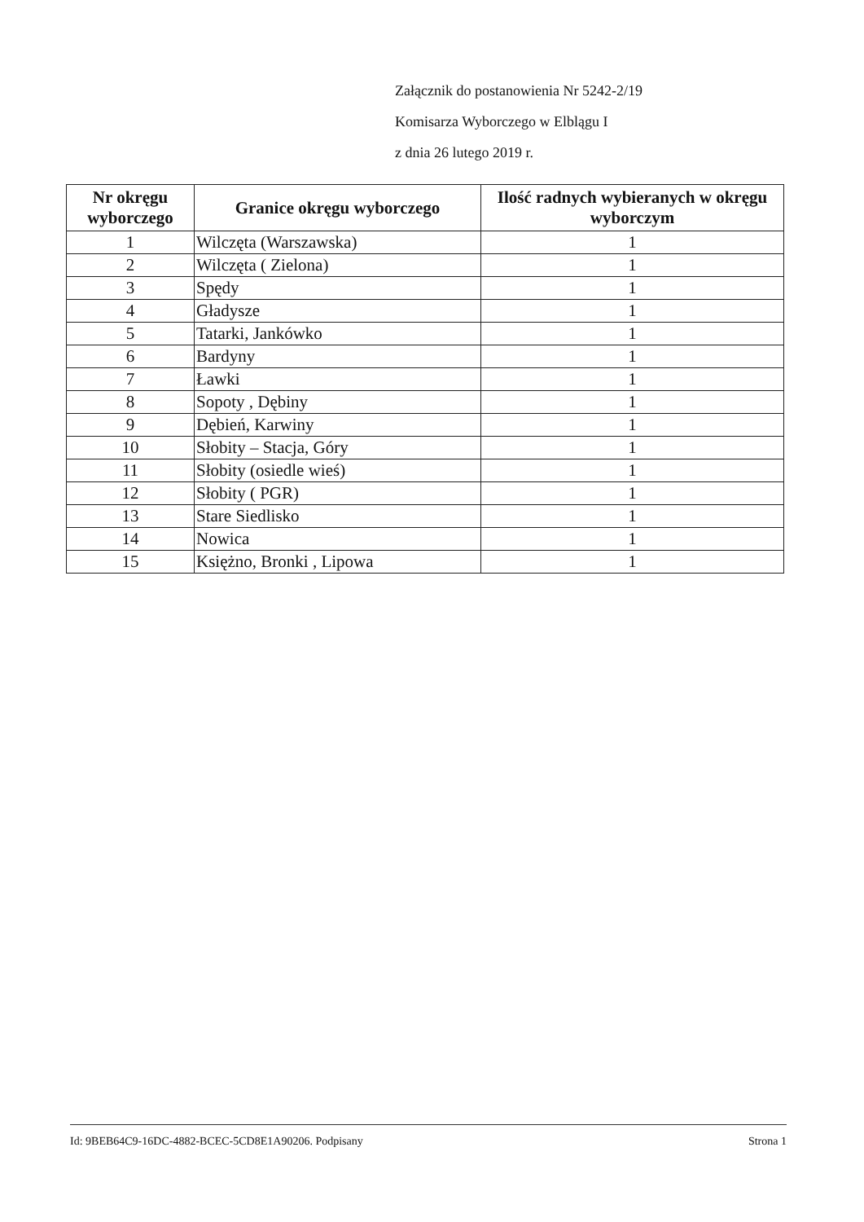Załącznik do postanowienia Nr 5242-2/19
Komisarza Wyborczego w Elblągu I
z dnia 26 lutego 2019 r.
| Nr okręgu wyborczego | Granice okręgu wyborczego | Ilość radnych wybieranych w okręgu wyborczym |
| --- | --- | --- |
| 1 | Wilczęta (Warszawska) | 1 |
| 2 | Wilczęta ( Zielona) | 1 |
| 3 | Spędy | 1 |
| 4 | Gładysze | 1 |
| 5 | Tatarki, Jankówko | 1 |
| 6 | Bardyny | 1 |
| 7 | Ławki | 1 |
| 8 | Sopoty , Dębiny | 1 |
| 9 | Dębień, Karwiny | 1 |
| 10 | Słobity – Stacja, Góry | 1 |
| 11 | Słobity (osiedle wieś) | 1 |
| 12 | Słobity ( PGR) | 1 |
| 13 | Stare Siedlisko | 1 |
| 14 | Nowica | 1 |
| 15 | Księżno, Bronki , Lipowa | 1 |
Id: 9BEB64C9-16DC-4882-BCEC-5CD8E1A90206. Podpisany Strona 1